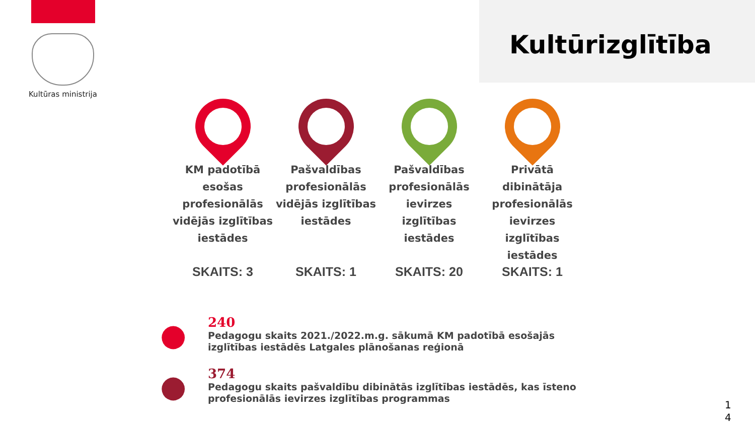Kultūras ministrija
Kultūrizglītība
KM padotībā esošas profesionālās vidējās izglītības iestādes
SKAITS: 3
Pašvaldības profesionālās vidējās izglītības iestādes
SKAITS: 1
Pašvaldības profesionālās ievirzes izglītības iestādes
SKAITS: 20
Privātā dibinātāja profesionālās ievirzes izglītības iestādes
SKAITS: 1
●
240
Pedagogu skaits 2021./2022.m.g. sākumā KM padotībā esošajās izglītības iestādēs Latgales plānošanas reģionā
●
374
Pedagogu skaits pašvaldību dibinātās izglītības iestādēs, kas īsteno profesionālās ievirzes izglītības programmas
1
4